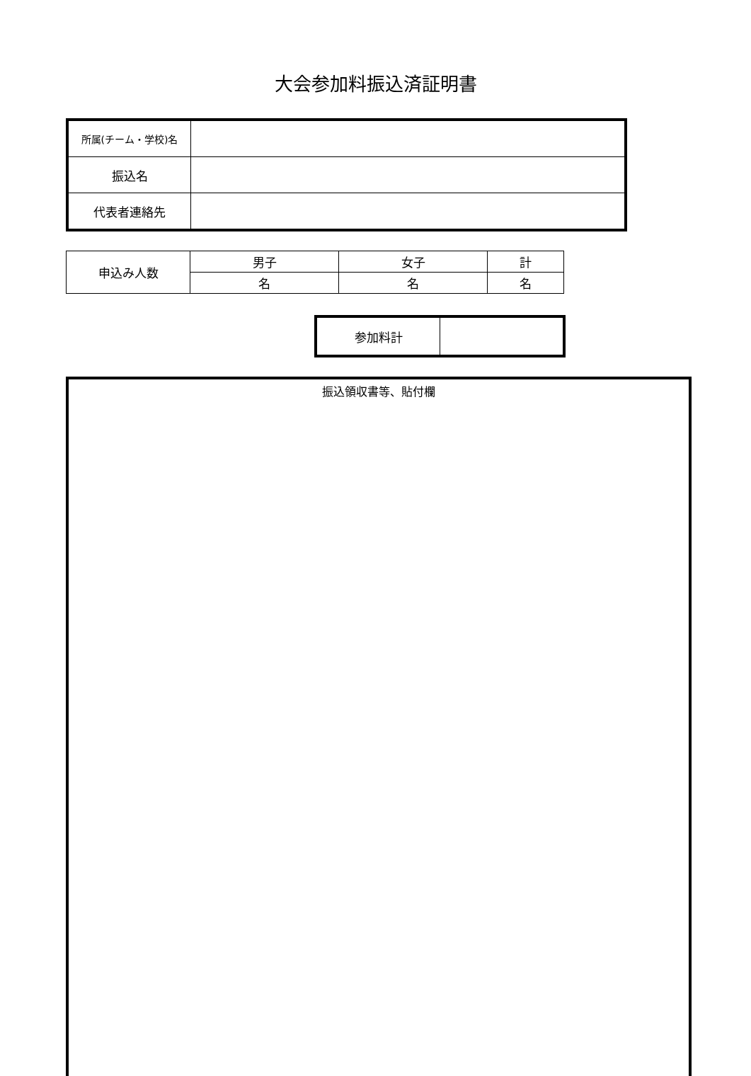大会参加料振込済証明書
| 所属(チーム・学校)名 | |
| 振込名 | |
| 代表者連絡先 | |
| 申込み人数 | 男子 | 女子 | 計 |
| | 名 | 名 | 名 |
| 参加料計 | |
振込領収書等、貼付欄